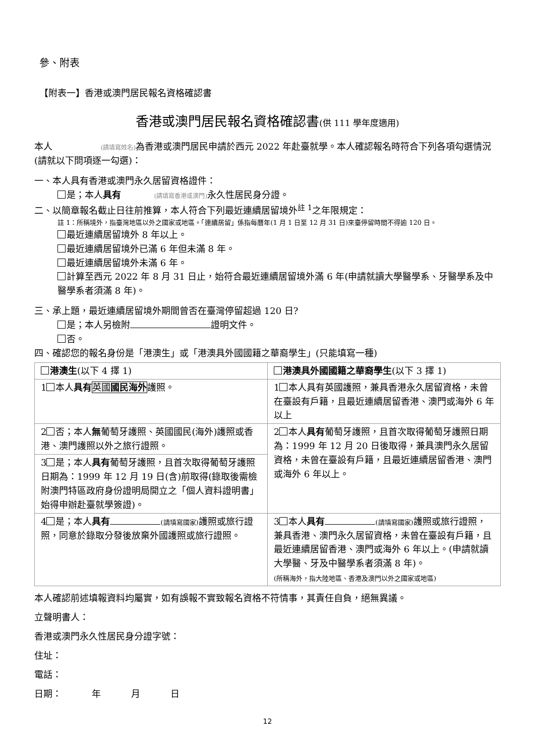參、附表
【附表一】香港或澳門居民報名資格確認書
香港或澳門居民報名資格確認書(供 111 學年度適用)
本人 (請填寫姓名) 為香港或澳門居民申請於西元 2022 年赴臺就學。本人確認報名時符合下列各項勾選情況(請就以下問項逐一勾選)：
一、本人具有香港或澳門永久居留資格證件：
是；本人具有 (請填寫香港或澳門) 永久性居民身分證。
二、以簡章報名截止日往前推算，本人符合下列最近連續居留境外<sup>註 1</sup>之年限規定：
註 1：所稱境外，指臺灣地區以外之國家或地區。「連續居留」係指每曆年(1 月 1 日至 12 月 31 日)來臺停留時間不得逾 120 日。
最近連續居留境外 8 年以上。
最近連續居留境外已滿 6 年但未滿 8 年。
最近連續居留境外未滿 6 年。
計算至西元 2022 年 8 月 31 日止，始符合最近連續居留境外滿 6 年(申請就讀大學醫學系、牙醫學系及中醫學系者須滿 8 年)。
三、承上題，最近連續居留境外期間曾否在臺灣停留超過 120 日?
是；本人另檢附 證明文件。
否。
四、確認您的報名身份是「港澳生」或「港澳具外國國籍之華裔學生」(只能填寫一種)
| 港澳生 (以下 4 擇 1) | 港澳具外國國籍之華裔學生 (以下 3 擇 1) |
| 1 本人 具有 英國 國民海外 護照。 | 1 本人具有英國護照，兼具香港永久居留資格，未曾在臺設有戶籍，且最近連續居留香港、澳門或海外 6 年以上 |
| 2 否；本人 無 葡萄牙護照、英國國民(海外)護照或香港、澳門護照以外之旅行證照。 | 2 本人 具有 葡萄牙護照，且首次取得葡萄牙護照日期為：1999 年 12 月 20 日後取得，兼具澳門永久居留資格，未曾在臺設有戶籍，且最近連續居留香港、澳門或海外 6 年以上。 |
| 3 是；本人 具有 葡萄牙護照，且首次取得葡萄牙護照日期為：1999 年 12 月 19 日(含)前取得(錄取後需檢附澳門特區政府身份證明局開立之「個人資料證明書」始得申辦赴臺就學簽證)。 | |
| 4 是；本人 具有 (請填寫國家) 護照或旅行證照，同意於錄取分發後放棄外國護照或旅行證照。 | 3 本人 具有 (請填寫國家) 護照或旅行證照，兼具香港、澳門永久居留資格，未曾在臺設有戶籍，且最近連續居留香港、澳門或海外 6 年以上。(申請就讀大學醫、牙及中醫學系者須滿 8 年)。 (所稱海外，指大陸地區、香港及澳門以外之國家或地區) |
本人確認前述填報資料均屬實，如有誤報不實致報名資格不符情事，其責任自負，絕無異議。
立聲明書人：
香港或澳門永久性居民身分證字號：
住址：
電話：
日期： 年 月 日
12